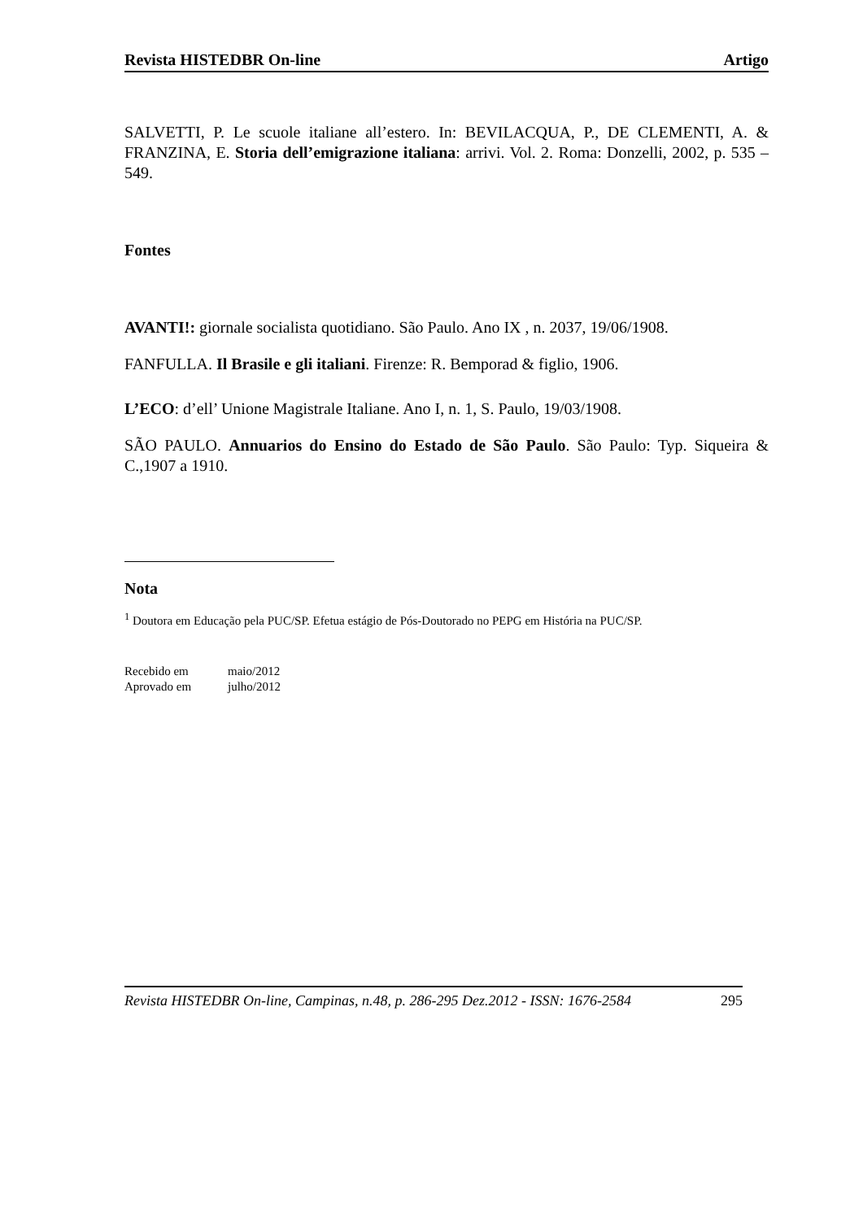Revista HISTEDBR On-line Artigo
SALVETTI, P. Le scuole italiane all’estero. In: BEVILACQUA, P., DE CLEMENTI, A. & FRANZINA, E. Storia dell’emigrazione italiana: arrivi. Vol. 2. Roma: Donzelli, 2002, p. 535 – 549.
Fontes
AVANTI!: giornale socialista quotidiano. São Paulo. Ano IX , n. 2037, 19/06/1908.
FANFULLA. Il Brasile e gli italiani. Firenze: R. Bemporad & figlio, 1906.
L’ECO: d’ell’ Unione Magistrale Italiane. Ano I, n. 1, S. Paulo, 19/03/1908.
SÃO PAULO. Annuarios do Ensino do Estado de São Paulo. São Paulo: Typ. Siqueira & C.,1907 a 1910.
Nota
<sup>1</sup> Doutora em Educação pela PUC/SP. Efetua estágio de Pós-Doutorado no PEPG em História na PUC/SP.
Recebido em maio/2012
Aprovado em julho/2012
Revista HISTEDBR On-line, Campinas, n.48, p. 286-295 Dez.2012 - ISSN: 1676-2584 295